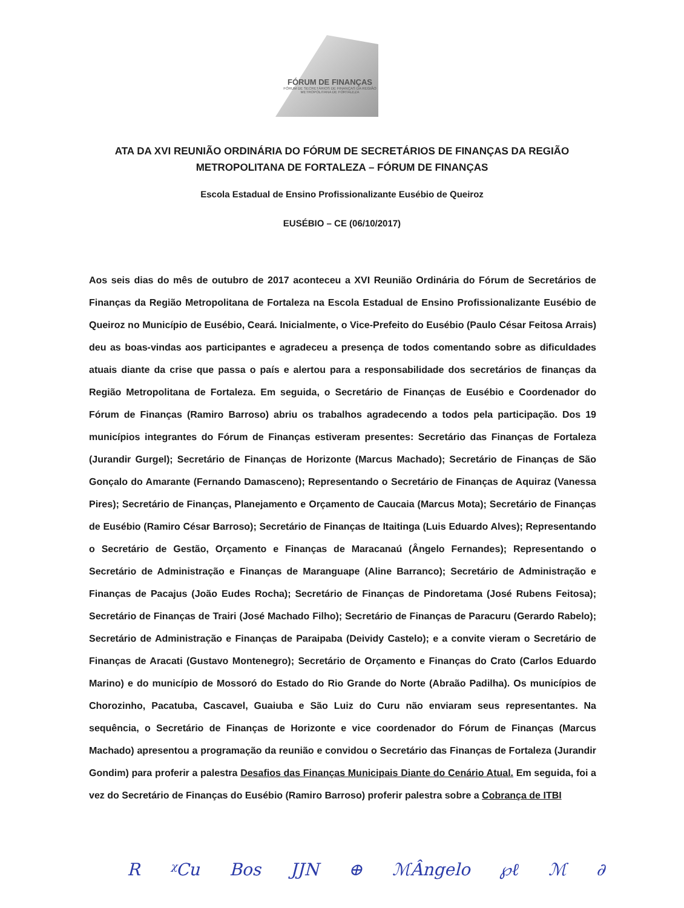FÓRUM DE FINANÇAS
FÓRUM DE SECRETÁRIOS DE FINANÇAS DA REGIÃO METROPOLITANA DE FORTALEZA
ATA DA XVI REUNIÃO ORDINÁRIA DO FÓRUM DE SECRETÁRIOS DE FINANÇAS DA REGIÃO
METROPOLITANA DE FORTALEZA – FÓRUM DE FINANÇAS
Escola Estadual de Ensino Profissionalizante Eusébio de Queiroz
EUSÉBIO – CE (06/10/2017)
Aos seis dias do mês de outubro de 2017 aconteceu a XVI Reunião Ordinária do Fórum de Secretários de Finanças da Região Metropolitana de Fortaleza na Escola Estadual de Ensino Profissionalizante Eusébio de Queiroz no Município de Eusébio, Ceará. Inicialmente, o Vice-Prefeito do Eusébio (Paulo César Feitosa Arrais) deu as boas-vindas aos participantes e agradeceu a presença de todos comentando sobre as dificuldades atuais diante da crise que passa o país e alertou para a responsabilidade dos secretários de finanças da Região Metropolitana de Fortaleza. Em seguida, o Secretário de Finanças de Eusébio e Coordenador do Fórum de Finanças (Ramiro Barroso) abriu os trabalhos agradecendo a todos pela participação. Dos 19 municípios integrantes do Fórum de Finanças estiveram presentes: Secretário das Finanças de Fortaleza (Jurandir Gurgel); Secretário de Finanças de Horizonte (Marcus Machado); Secretário de Finanças de São Gonçalo do Amarante (Fernando Damasceno); Representando o Secretário de Finanças de Aquiraz (Vanessa Pires); Secretário de Finanças, Planejamento e Orçamento de Caucaia (Marcus Mota); Secretário de Finanças de Eusébio (Ramiro César Barroso); Secretário de Finanças de Itaitinga (Luis Eduardo Alves); Representando o Secretário de Gestão, Orçamento e Finanças de Maracanaú (Ângelo Fernandes); Representando o Secretário de Administração e Finanças de Maranguape (Aline Barranco); Secretário de Administração e Finanças de Pacajus (João Eudes Rocha); Secretário de Finanças de Pindoretama (José Rubens Feitosa); Secretário de Finanças de Trairi (José Machado Filho); Secretário de Finanças de Paracuru (Gerardo Rabelo); Secretário de Administração e Finanças de Paraipaba (Deividy Castelo); e a convite vieram o Secretário de Finanças de Aracati (Gustavo Montenegro); Secretário de Orçamento e Finanças do Crato (Carlos Eduardo Marino) e do município de Mossoró do Estado do Rio Grande do Norte (Abraão Padilha). Os municípios de Chorozinho, Pacatuba, Cascavel, Guaiuba e São Luiz do Curu não enviaram seus representantes. Na sequência, o Secretário de Finanças de Horizonte e vice coordenador do Fórum de Finanças (Marcus Machado) apresentou a programação da reunião e convidou o Secretário das Finanças de Fortaleza (Jurandir Gondim) para proferir a palestra Desafios das Finanças Municipais Diante do Cenário Atual. Em seguida, foi a vez do Secretário de Finanças do Eusébio (Ramiro Barroso) proferir palestra sobre a Cobrança de ITBI
R ᵡCu Bos JJN ⊕ ℳÂngelo ℘ℓ ℳ ∂